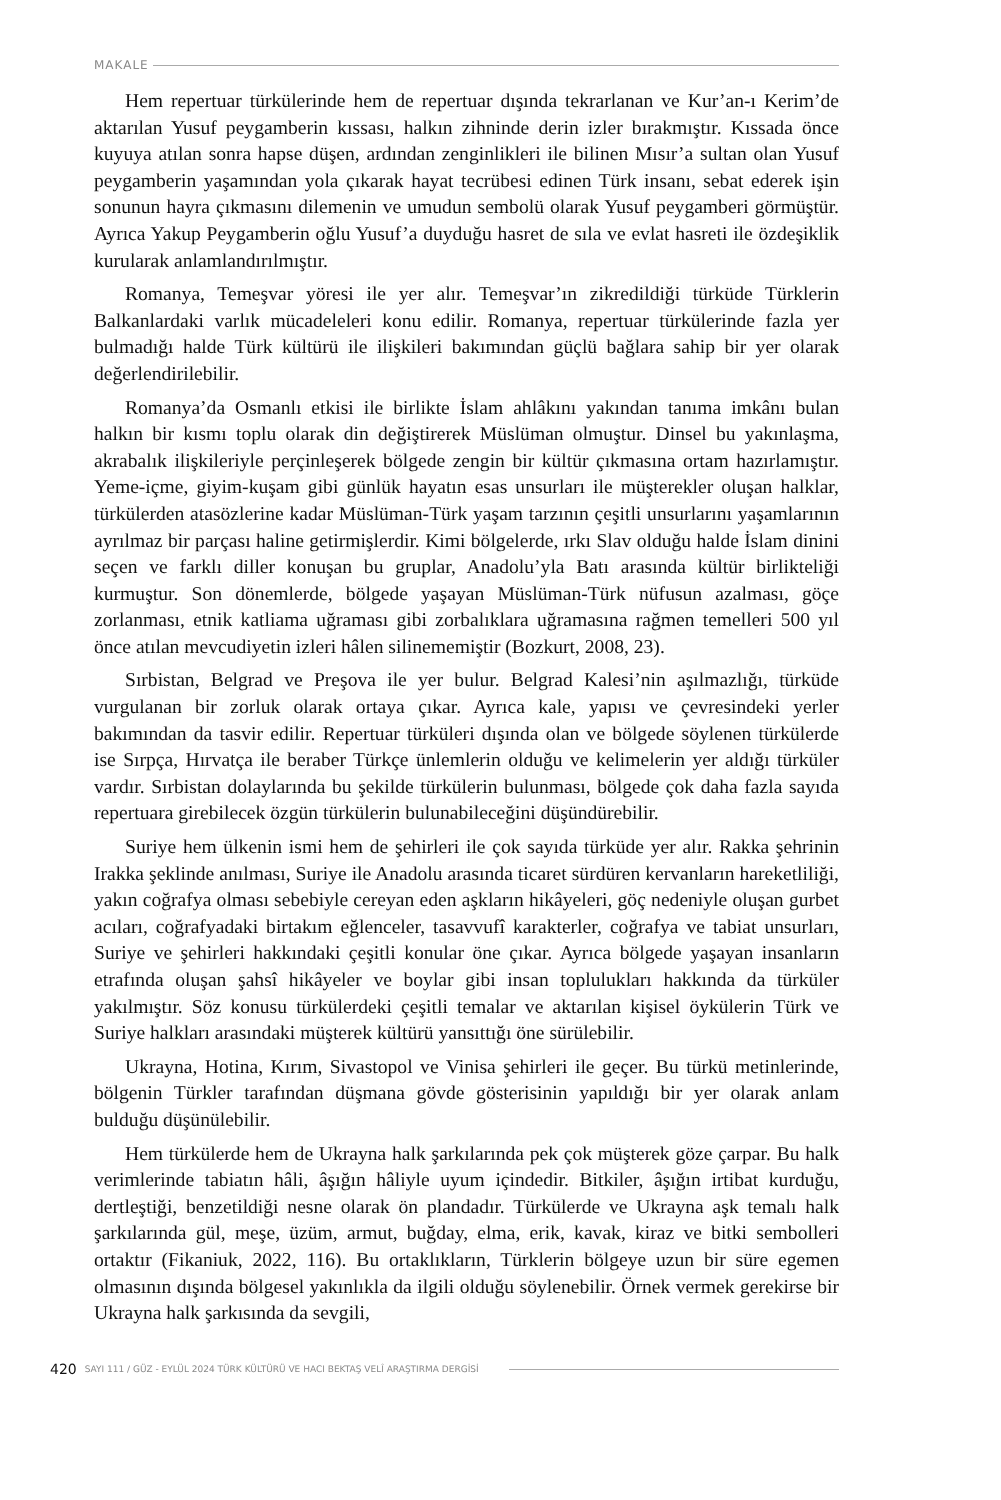MAKALE
Hem repertuar türkülerinde hem de repertuar dışında tekrarlanan ve Kur’an-ı Kerim’de aktarılan Yusuf peygamberin kıssası, halkın zihninde derin izler bırakmıştır. Kıssada önce kuyuya atılan sonra hapse düşen, ardından zenginlikleri ile bilinen Mısır’a sultan olan Yusuf peygamberin yaşamından yola çıkarak hayat tecrübesi edinen Türk insanı, sebat ederek işin sonunun hayra çıkmasını dilemenin ve umudun sembolü olarak Yusuf peygamberi görmüştür. Ayrıca Yakup Peygamberin oğlu Yusuf’a duyduğu hasret de sıla ve evlat hasreti ile özdeşiklik kurularak anlamlandırılmıştır.
Romanya, Temeşvar yöresi ile yer alır. Temeşvar’ın zikredildiği türküde Türklerin Balkanlardaki varlık mücadeleleri konu edilir. Romanya, repertuar türkülerinde fazla yer bulmadığı halde Türk kültürü ile ilişkileri bakımından güçlü bağlara sahip bir yer olarak değerlendirilebilir.
Romanya’da Osmanlı etkisi ile birlikte İslam ahlâkını yakından tanıma imkânı bulan halkın bir kısmı toplu olarak din değiştirerek Müslüman olmuştur. Dinsel bu yakınlaşma, akrabalık ilişkileriyle perçinleşerek bölgede zengin bir kültür çıkmasına ortam hazırlamıştır. Yeme-içme, giyim-kuşam gibi günlük hayatın esas unsurları ile müşterekler oluşan halklar, türkülerden atasözlerine kadar Müslüman-Türk yaşam tarzının çeşitli unsurlarını yaşamlarının ayrılmaz bir parçası haline getirmişlerdir. Kimi bölgelerde, ırkı Slav olduğu halde İslam dinini seçen ve farklı diller konuşan bu gruplar, Anadolu’yla Batı arasında kültür birlikteliği kurmuştur. Son dönemlerde, bölgede yaşayan Müslüman-Türk nüfusun azalması, göçe zorlanması, etnik katliama uğraması gibi zorbalıklara uğramasına rağmen temelleri 500 yıl önce atılan mevcudiyetin izleri hâlen silinememiştir (Bozkurt, 2008, 23).
Sırbistan, Belgrad ve Preşova ile yer bulur. Belgrad Kalesi’nin aşılmazlığı, türküde vurgulanan bir zorluk olarak ortaya çıkar. Ayrıca kale, yapısı ve çevresindeki yerler bakımından da tasvir edilir. Repertuar türküleri dışında olan ve bölgede söylenen türkülerde ise Sırpça, Hırvatça ile beraber Türkçe ünlemlerin olduğu ve kelimelerin yer aldığı türküler vardır. Sırbistan dolaylarında bu şekilde türkülerin bulunması, bölgede çok daha fazla sayıda repertuara girebilecek özgün türkülerin bulunabileceğini düşündürebilir.
Suriye hem ülkenin ismi hem de şehirleri ile çok sayıda türküde yer alır. Rakka şehrinin Irakka şeklinde anılması, Suriye ile Anadolu arasında ticaret sürdüren kervanların hareketliliği, yakın coğrafya olması sebebiyle cereyan eden aşkların hikâyeleri, göç nedeniyle oluşan gurbet acıları, coğrafyadaki birtakım eğlenceler, tasavvufî karakterler, coğrafya ve tabiat unsurları, Suriye ve şehirleri hakkındaki çeşitli konular öne çıkar. Ayrıca bölgede yaşayan insanların etrafında oluşan şahsî hikâyeler ve boylar gibi insan toplulukları hakkında da türküler yakılmıştır. Söz konusu türkülerdeki çeşitli temalar ve aktarılan kişisel öykülerin Türk ve Suriye halkları arasındaki müşterek kültürü yansıttığı öne sürülebilir.
Ukrayna, Hotina, Kırım, Sivastopol ve Vinisa şehirleri ile geçer. Bu türkü metinlerinde, bölgenin Türkler tarafından düşmana gövde gösterisinin yapıldığı bir yer olarak anlam bulduğu düşünülebilir.
Hem türkülerde hem de Ukrayna halk şarkılarında pek çok müşterek göze çarpar. Bu halk verimlerinde tabiatın hâli, âşığın hâliyle uyum içindedir. Bitkiler, âşığın irtibat kurduğu, dertleştiği, benzetildiği nesne olarak ön plandadır. Türkülerde ve Ukrayna aşk temalı halk şarkılarında gül, meşe, üzüm, armut, buğday, elma, erik, kavak, kiraz ve bitki sembolleri ortaktır (Fikaniuk, 2022, 116). Bu ortaklıkların, Türklerin bölgeye uzun bir süre egemen olmasının dışında bölgesel yakınlıkla da ilgili olduğu söylenebilir. Örnek vermek gerekirse bir Ukrayna halk şarkısında da sevgili,
420 SAYI 111 / GÜZ - EYLÜL 2024 TÜRK KÜLTÜRÜ VE HACI BEKTAŞ VELÎ ARAŞTIRMA DERGİSİ